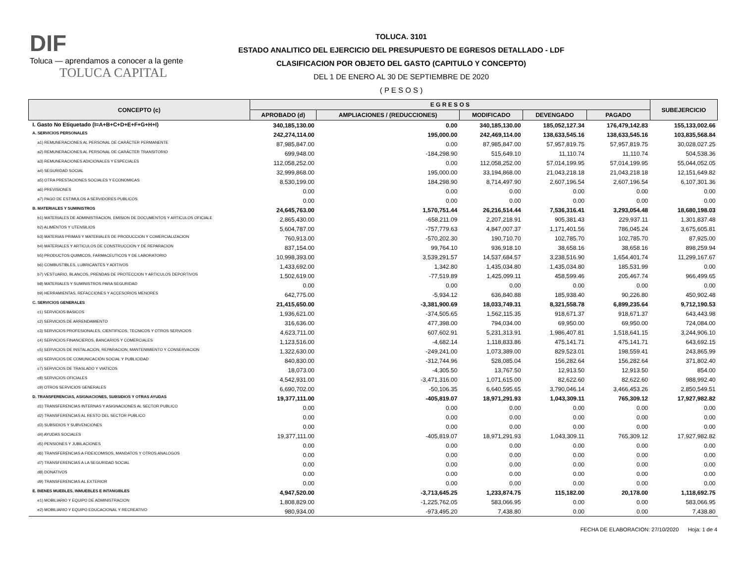DIF
Toluca — aprendamos a conocer a la gente
TOLUCA CAPITAL
TOLUCA. 3101
ESTADO ANALITICO DEL EJERCICIO DEL PRESUPUESTO DE EGRESOS DETALLADO - LDF
CLASIFICACION POR OBJETO DEL GASTO (CAPITULO Y CONCEPTO)
DEL 1 DE ENERO AL 30 DE SEPTIEMBRE DE 2020
( P E S O S )
| CONCEPTO (c) | E G R E S O S | | | | | SUBEJERCICIO |
| --- | --- | --- | --- | --- | --- | --- |
| | APROBADO (d) | AMPLIACIONES / (REDUCCIONES) | MODIFICADO | DEVENGADO | PAGADO | |
| I. Gasto No Etiquetado (I=A+B+C+D+E+F+G+H+I) | 340,185,130.00 | 0.00 | 340,185,130.00 | 185,052,127.34 | 176,479,142.83 | 155,133,002.66 |
| A. SERVICIOS PERSONALES | 242,274,114.00 | 195,000.00 | 242,469,114.00 | 138,633,545.16 | 138,633,545.16 | 103,835,568.84 |
| a1) REMUNERACIONES AL PERSONAL DE CARÁCTER PERMANENTE | 87,985,847.00 | 0.00 | 87,985,847.00 | 57,957,819.75 | 57,957,819.75 | 30,028,027.25 |
| a2) REMUNERACIONES AL PERSONAL DE CARÁCTER TRANSITORIO | 699,948.00 | -184,298.90 | 515,649.10 | 11,110.74 | 11,110.74 | 504,538.36 |
| a3) REMUNERACIONES ADICIONALES Y ESPECIALES | 112,058,252.00 | 0.00 | 112,058,252.00 | 57,014,199.95 | 57,014,199.95 | 55,044,052.05 |
| a4) SEGURIDAD SOCIAL | 32,999,868.00 | 195,000.00 | 33,194,868.00 | 21,043,218.18 | 21,043,218.18 | 12,151,649.82 |
| a5) OTRA PRESTACIONES SOCIALES Y ECONOMICAS | 8,530,199.00 | 184,298.90 | 8,714,497.90 | 2,607,196.54 | 2,607,196.54 | 6,107,301.36 |
| a6) PREVISIONES | 0.00 | 0.00 | 0.00 | 0.00 | 0.00 | 0.00 |
| a7) PAGO DE ESTIMULOS A SERVIDORES PUBLICOS | 0.00 | 0.00 | 0.00 | 0.00 | 0.00 | 0.00 |
| B. MATERIALES Y SUMINISTROS | 24,645,763.00 | 1,570,751.44 | 26,216,514.44 | 7,536,316.41 | 3,293,054.48 | 18,680,198.03 |
| b1) MATERIALES DE ADMINISTRACION, EMISION DE DOCUMENTOS Y ARTICULOS OFICIALE | 2,865,430.00 | -658,211.09 | 2,207,218.91 | 905,381.43 | 229,937.11 | 1,301,837.48 |
| b2) ALIMENTOS Y UTENSILIOS | 5,604,787.00 | -757,779.63 | 4,847,007.37 | 1,171,401.56 | 786,045.24 | 3,675,605.81 |
| b3) MATERIAS PRIMAS Y MATERIALES DE PRODUCCION Y COMERCIALIZACION | 760,913.00 | -570,202.30 | 190,710.70 | 102,785.70 | 102,785.70 | 87,925.00 |
| b4) MATERIALES Y ARTICULOS DE CONSTRUCCION Y DE REPARACION | 837,154.00 | 99,764.10 | 936,918.10 | 38,658.16 | 38,658.16 | 898,259.94 |
| b5) PRODUCTOS QUIMICOS, FARMACEUTICOS Y DE LABORATORIO | 10,998,393.00 | 3,539,291.57 | 14,537,684.57 | 3,238,516.90 | 1,654,401.74 | 11,299,167.67 |
| b6) COMBUSTIBLES, LUBRICANTES Y ADITIVOS | 1,433,692.00 | 1,342.80 | 1,435,034.80 | 1,435,034.80 | 185,531.99 | 0.00 |
| b7) VESTUARIO, BLANCOS, PRENDAS DE PROTECCION Y ARTICULOS DEPORTIVOS | 1,502,619.00 | -77,519.89 | 1,425,099.11 | 458,599.46 | 205,467.74 | 966,499.65 |
| b8) MATERIALES Y SUMINISTROS PARA SEGURIDAD | 0.00 | 0.00 | 0.00 | 0.00 | 0.00 | 0.00 |
| b9) HERRAMIENTAS, REFACCIONES Y ACCESORIOS MENORES | 642,775.00 | -5,934.12 | 636,840.88 | 185,938.40 | 90,226.80 | 450,902.48 |
| C. SERVICIOS GENERALES | 21,415,650.00 | -3,381,900.69 | 18,033,749.31 | 8,321,558.78 | 6,899,235.64 | 9,712,190.53 |
| c1) SERVICIOS BASICOS | 1,936,621.00 | -374,505.65 | 1,562,115.35 | 918,671.37 | 918,671.37 | 643,443.98 |
| c2) SERVICIOS DE ARRENDAMIENTO | 316,636.00 | 477,398.00 | 794,034.00 | 69,950.00 | 69,950.00 | 724,084.00 |
| c3) SERVICIOS PROFESIONALES, CIENTIFICOS, TECNICOS Y OTROS SERVICIOS | 4,623,711.00 | 607,602.91 | 5,231,313.91 | 1,986,407.81 | 1,518,641.15 | 3,244,906.10 |
| c4) SERVICIOS FINANCIEROS, BANCARIOS Y COMERCIALES | 1,123,516.00 | -4,682.14 | 1,118,833.86 | 475,141.71 | 475,141.71 | 643,692.15 |
| c5) SERVICIOS DE INSTALACION, REPARACION, MANTENIMIENTO Y CONSERVACION | 1,322,630.00 | -249,241.00 | 1,073,389.00 | 829,523.01 | 198,559.41 | 243,865.99 |
| c6) SERVICIOS DE COMUNICACIÓN SOCIAL Y PUBLICIDAD | 840,830.00 | -312,744.96 | 528,085.04 | 156,282.64 | 156,282.64 | 371,802.40 |
| c7) SERVICIOS DE TRASLADO Y VIATICOS | 18,073.00 | -4,305.50 | 13,767.50 | 12,913.50 | 12,913.50 | 854.00 |
| c8) SERVICIOS OFICIALES | 4,542,931.00 | -3,471,316.00 | 1,071,615.00 | 82,622.60 | 82,622.60 | 988,992.40 |
| c9) OTROS SERVICIOS GENERALES | 6,690,702.00 | -50,106.35 | 6,640,595.65 | 3,790,046.14 | 3,466,453.26 | 2,850,549.51 |
| D. TRANSFERENCIAS, ASIGNACIONES, SUBSIDIOS Y OTRAS AYUDAS | 19,377,111.00 | -405,819.07 | 18,971,291.93 | 1,043,309.11 | 765,309.12 | 17,927,982.82 |
| d1) TRANSFERENCIAS INTERNAS Y ASIGNACIONES AL SECTOR PUBLICO | 0.00 | 0.00 | 0.00 | 0.00 | 0.00 | 0.00 |
| d2) TRANSFERENCIAS AL RESTO DEL SECTOR PUBLICO | 0.00 | 0.00 | 0.00 | 0.00 | 0.00 | 0.00 |
| d3) SUBSIDIOS Y SUBVENCIONES | 0.00 | 0.00 | 0.00 | 0.00 | 0.00 | 0.00 |
| d4) AYUDAS SOCIALES | 19,377,111.00 | -405,819.07 | 18,971,291.93 | 1,043,309.11 | 765,309.12 | 17,927,982.82 |
| d5) PENSIONES Y JUBILACIONES | 0.00 | 0.00 | 0.00 | 0.00 | 0.00 | 0.00 |
| d6) TRANSFERENCIAS A FIDEICOMISOS, MANDATOS Y OTROS ANALOGOS | 0.00 | 0.00 | 0.00 | 0.00 | 0.00 | 0.00 |
| d7) TRANSFERENCIAS A LA SEGURIDAD SOCIAL | 0.00 | 0.00 | 0.00 | 0.00 | 0.00 | 0.00 |
| d8) DONATIVOS | 0.00 | 0.00 | 0.00 | 0.00 | 0.00 | 0.00 |
| d9) TRANSFERENCIAS AL EXTERIOR | 0.00 | 0.00 | 0.00 | 0.00 | 0.00 | 0.00 |
| E. BIENES MUEBLES, INMUEBLES E INTANGIBLES | 4,947,520.00 | -3,713,645.25 | 1,233,874.75 | 115,182.00 | 20,178.00 | 1,118,692.75 |
| e1) MOBILIARIO Y EQUIPO DE ADMINISTRACION | 1,808,829.00 | -1,225,762.05 | 583,066.95 | 0.00 | 0.00 | 583,066.95 |
| e2) MOBILIARIO Y EQUIPO EDUCACIONAL Y RECREATIVO | 980,934.00 | -973,495.20 | 7,438.80 | 0.00 | 0.00 | 7,438.80 |
FECHA DE ELABORACION: 27/10/2020 Hoja: 1 de 4